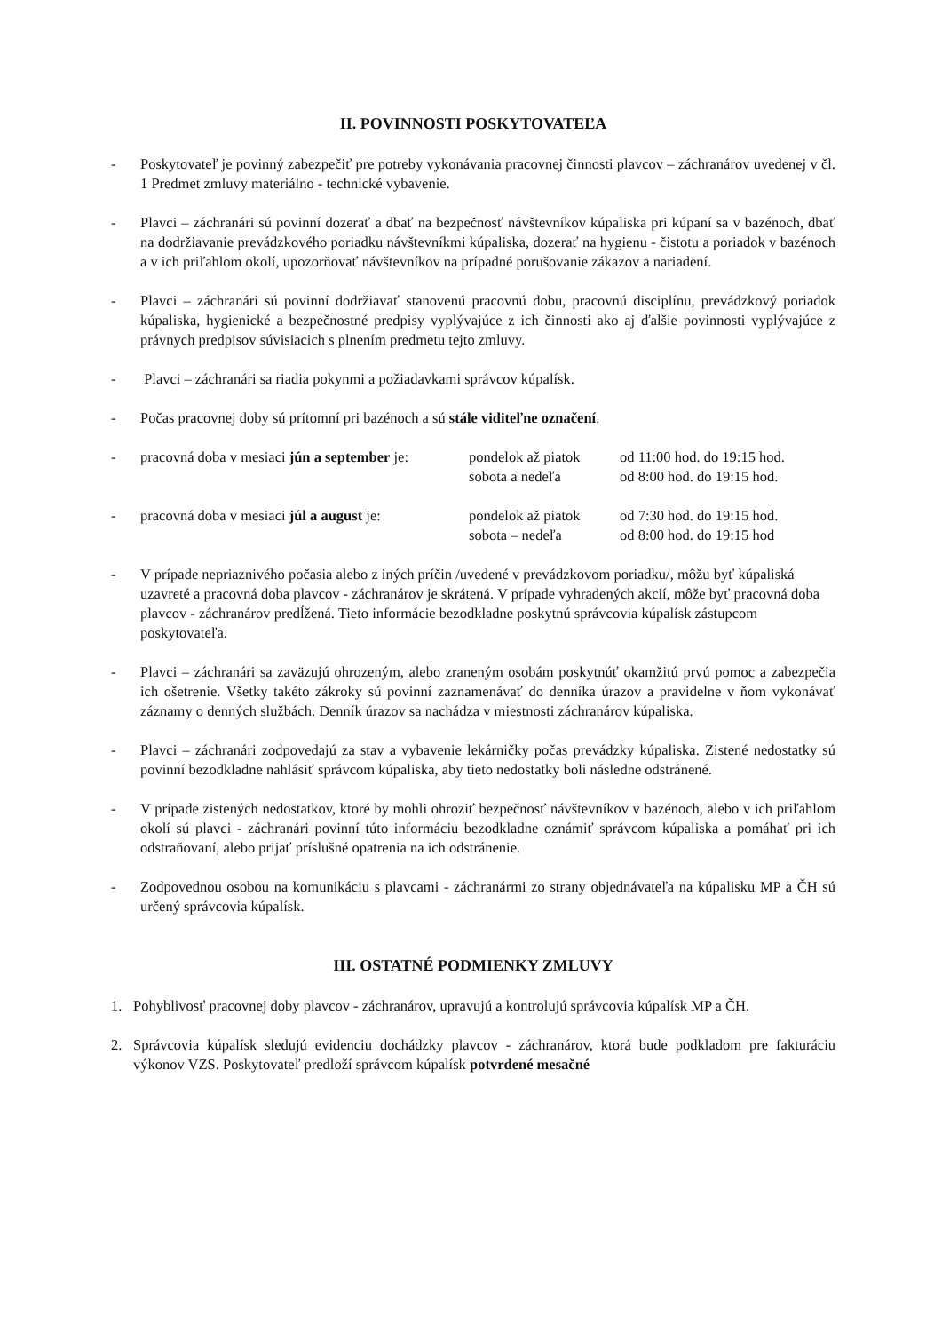II. POVINNOSTI POSKYTOVATEĽA
- Poskytovateľ je povinný zabezpečiť pre potreby vykonávania pracovnej činnosti plavcov – záchranárov uvedenej v čl. 1 Predmet zmluvy materiálno - technické vybavenie.
- Plavci – záchranári sú povinní dozerať a dbať na bezpečnosť návštevníkov kúpaliska pri kúpaní sa v bazénoch, dbať na dodržiavanie prevádzkového poriadku návštevníkmi kúpaliska, dozerať na hygienu - čistotu a poriadok v bazénoch a v ich priľahlom okolí, upozorňovať návštevníkov na prípadné porušovanie zákazov a nariadení.
- Plavci – záchranári sú povinní dodržiavať stanovenú pracovnú dobu, pracovnú disciplínu, prevádzkový poriadok kúpaliska, hygienické a bezpečnostné predpisy vyplývajúce z ich činnosti ako aj ďalšie povinnosti vyplývajúce z právnych predpisov súvisiacich s plnením predmetu tejto zmluvy.
- Plavci – záchranári sa riadia pokynmi a požiadavkami správcov kúpalísk.
- Počas pracovnej doby sú prítomní pri bazénoch a sú stále viditeľne označení.
- pracovná doba v mesiaci jún a september je: pondelok až piatok od 11:00 hod. do 19:15 hod. sobota a nedeľa od 8:00 hod. do 19:15 hod.
- pracovná doba v mesiaci júl a august je: pondelok až piatok od 7:30 hod. do 19:15 hod. sobota – nedeľa od 8:00 hod. do 19:15 hod
- V prípade nepriaznivého počasia alebo z iných príčin /uvedené v prevádzkovom poriadku/, môžu byť kúpaliská uzavreté a pracovná doba plavcov - záchranárov je skrátená. V prípade vyhradených akcií, môže byť pracovná doba plavcov - záchranárov predĺžená. Tieto informácie bezodkladne poskytnú správcovia kúpalísk zástupcom poskytovateľa.
- Plavci – záchranári sa zaväzujú ohrozeným, alebo zraneným osobám poskytnúť okamžitú prvú pomoc a zabezpečia ich ošetrenie. Všetky takéto zákroky sú povinní zaznamenávať do denníka úrazov a pravidelne v ňom vykonávať záznamy o denných službách. Denník úrazov sa nachádza v miestnosti záchranárov kúpaliska.
- Plavci – záchranári zodpovedajú za stav a vybavenie lekárničky počas prevádzky kúpaliska. Zistené nedostatky sú povinní bezodkladne nahlásiť správcom kúpaliska, aby tieto nedostatky boli následne odstránené.
- V prípade zistených nedostatkov, ktoré by mohli ohroziť bezpečnosť návštevníkov v bazénoch, alebo v ich priľahlom okolí sú plavci - záchranári povinní túto informáciu bezodkladne oznámiť správcom kúpaliska a pomáhať pri ich odstraňovaní, alebo prijať príslušné opatrenia na ich odstránenie.
- Zodpovednou osobou na komunikáciu s plavcami - záchranármi zo strany objednávateľa na kúpalisku MP a ČH sú určený správcovia kúpalísk.
III. OSTATNÉ PODMIENKY ZMLUVY
1. Pohyblivosť pracovnej doby plavcov - záchranárov, upravujú a kontrolujú správcovia kúpalísk MP a ČH.
2. Správcovia kúpalísk sledujú evidenciu dochádzky plavcov - záchranárov, ktorá bude podkladom pre fakturáciu výkonov VZS. Poskytovateľ predloží správcom kúpalísk potvrdené mesačné